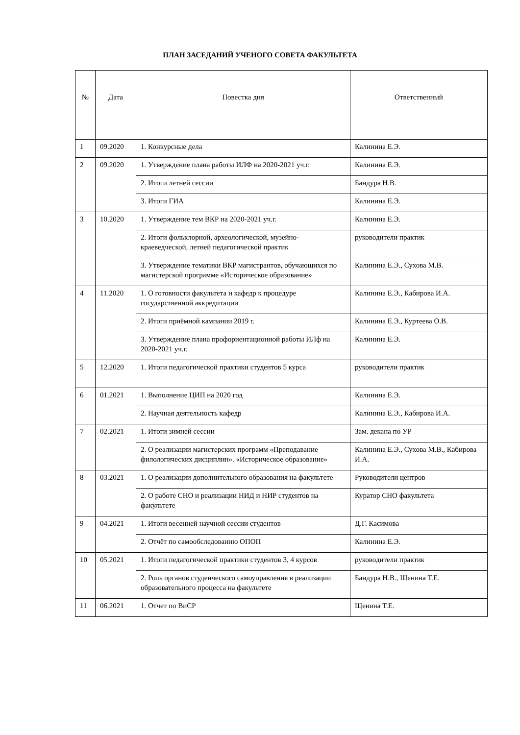ПЛАН ЗАСЕДАНИЙ УЧЕНОГО СОВЕТА ФАКУЛЬТЕТА
| № | Дата | Повестка дня | Ответственный |
| --- | --- | --- | --- |
| 1 | 09.2020 | 1. Конкурсные дела | Калинина Е.Э. |
| 2 | 09.2020 | 1. Утверждение плана работы ИЛФ на 2020-2021 уч.г. | Калинина Е.Э. |
| | | 2. Итоги летней сессии | Бандура Н.В. |
| | | 3. Итоги ГИА | Калинина Е.Э. |
| 3 | 10.2020 | 1. Утверждение тем ВКР на 2020-2021 уч.г. | Калинина Е.Э. |
| | | 2. Итоги фольклорной, археологической, музейно-краеведческой, летней педагогической практик | руководители практик |
| | | 3. Утверждение тематики ВКР магистрантов, обучающихся по магистерской программе «Историческое образование» | Калинина Е.Э., Сухова М.В. |
| 4 | 11.2020 | 1. О готовности факультета и кафедр к процедуре государственной аккредитации | Калинина Е.Э., Кабирова И.А. |
| | | 2. Итоги приёмной кампании 2019 г. | Калинина Е.Э., Куртеева О.В. |
| | | 3. Утверждение плана профориентационной работы ИЛф на 2020-2021 уч.г. | Калинина Е.Э. |
| 5 | 12.2020 | 1. Итоги педагогической практики студентов 5 курса | руководители практик |
| 6 | 01.2021 | 1. Выполнение ЦИП на 2020 год | Калинина Е.Э. |
| | | 2. Научная деятельность кафедр | Калинина Е.Э., Кабирова И.А. |
| 7 | 02.2021 | 1. Итоги зимней сессии | Зам. декана по УР |
| | | 2. О реализации магистерских программ «Преподавание филологических дисциплин». «Историческое образование» | Калинина Е.Э., Сухова М.В., Кабирова И.А. |
| 8 | 03.2021 | 1. О реализации дополнительного образования на факультете | Руководители центров |
| | | 2. О работе СНО и реализации НИД и НИР студентов на факультете | Куратор СНО факультета |
| 9 | 04.2021 | 1. Итоги весенней научной сессии студентов | Д.Г. Касимова |
| | | 2. Отчёт по самообследованию ОПОП | Калинина Е.Э. |
| 10 | 05.2021 | 1. Итоги педагогической практики студентов 3, 4 курсов | руководители практик |
| | | 2. Роль органов студенческого самоуправления в реализации образовательного процесса на факультете | Бандура Н.В., Щенина Т.Е. |
| 11 | 06.2021 | 1. Отчет по ВиСР | Щенина Т.Е. |